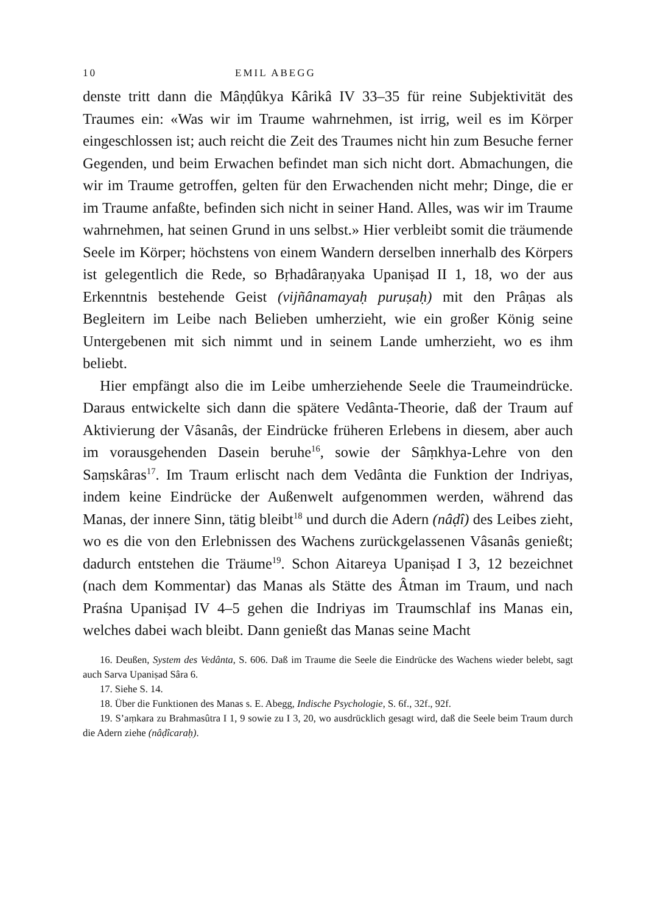10 EMIL ABEGG
denste tritt dann die Mâṇḍûkya Kârikâ IV 33–35 für reine Subjektivität des Traumes ein: «Was wir im Traume wahrnehmen, ist irrig, weil es im Körper eingeschlossen ist; auch reicht die Zeit des Traumes nicht hin zum Besuche ferner Gegenden, und beim Erwachen befindet man sich nicht dort. Abmachungen, die wir im Traume getroffen, gelten für den Erwachenden nicht mehr; Dinge, die er im Traume anfaßte, befinden sich nicht in seiner Hand. Alles, was wir im Traume wahrnehmen, hat seinen Grund in uns selbst.» Hier verbleibt somit die träumende Seele im Körper; höchstens von einem Wandern derselben innerhalb des Körpers ist gelegentlich die Rede, so Bṛhadâraṇyaka Upaniṣad II 1, 18, wo der aus Erkenntnis bestehende Geist (vijñânamayaḥ puruṣaḥ) mit den Prâṇas als Begleitern im Leibe nach Belieben umherzieht, wie ein großer König seine Untergebenen mit sich nimmt und in seinem Lande umherzieht, wo es ihm beliebt.
Hier empfängt also die im Leibe umherziehende Seele die Traumeindrücke. Daraus entwickelte sich dann die spätere Vedânta-Theorie, daß der Traum auf Aktivierung der Vâsanâs, der Eindrücke früheren Erlebens in diesem, aber auch im vorausgehenden Dasein beruhe<sup>16</sup>, sowie der Sâṃkhya-Lehre von den Saṃskâras<sup>17</sup>. Im Traum erlischt nach dem Vedânta die Funktion der Indriyas, indem keine Eindrücke der Außenwelt aufgenommen werden, während das Manas, der innere Sinn, tätig bleibt<sup>18</sup> und durch die Adern (nâḍî) des Leibes zieht, wo es die von den Erlebnissen des Wachens zurückgelassenen Vâsanâs genießt; dadurch entstehen die Träume<sup>19</sup>. Schon Aitareya Upaniṣad I 3, 12 bezeichnet (nach dem Kommentar) das Manas als Stätte des Âtman im Traum, und nach Praśna Upaniṣad IV 4–5 gehen die Indriyas im Traumschlaf ins Manas ein, welches dabei wach bleibt. Dann genießt das Manas seine Macht
16. Deußen, System des Vedânta, S. 606. Daß im Traume die Seele die Eindrücke des Wachens wieder belebt, sagt auch Sarva Upaniṣad Sâra 6.
17. Siehe S. 14.
18. Über die Funktionen des Manas s. E. Abegg, Indische Psychologie, S. 6f., 32f., 92f.
19. S’aṃkara zu Brahmasûtra I 1, 9 sowie zu I 3, 20, wo ausdrücklich gesagt wird, daß die Seele beim Traum durch die Adern ziehe (nâḍîcaraḥ).